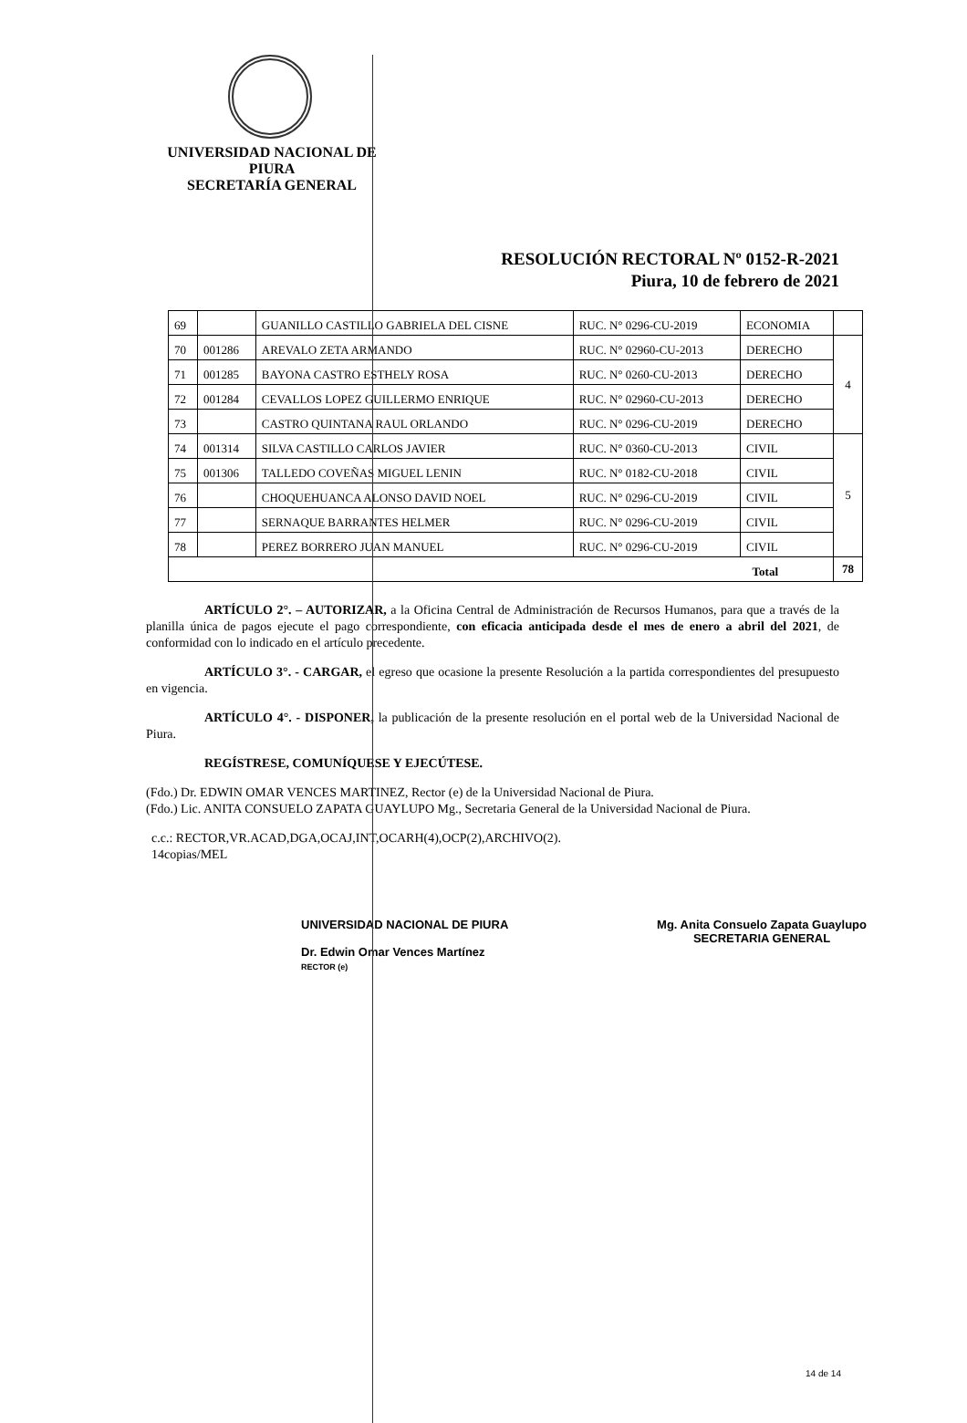UNIVERSIDAD NACIONAL DE PIURA
SECRETARÍA GENERAL
RESOLUCIÓN RECTORAL Nº 0152-R-2021
Piura, 10 de febrero de 2021
| 69 | | GUANILLO CASTILLO GABRIELA DEL CISNE | RUC. N° 0296-CU-2019 | ECONOMIA | |
| 70 | 001286 | AREVALO ZETA ARMANDO | RUC. N° 02960-CU-2013 | DERECHO | 4 |
| 71 | 001285 | BAYONA CASTRO ESTHELY ROSA | RUC. N° 0260-CU-2013 | DERECHO | |
| 72 | 001284 | CEVALLOS LOPEZ GUILLERMO ENRIQUE | RUC. N° 02960-CU-2013 | DERECHO | |
| 73 | | CASTRO QUINTANA RAUL ORLANDO | RUC. N° 0296-CU-2019 | DERECHO | |
| 74 | 001314 | SILVA CASTILLO CARLOS JAVIER | RUC. N° 0360-CU-2013 | CIVIL | 5 |
| 75 | 001306 | TALLEDO COVEÑAS MIGUEL LENIN | RUC. N° 0182-CU-2018 | CIVIL | |
| 76 | | CHOQUEHUANCA ALONSO DAVID NOEL | RUC. N° 0296-CU-2019 | CIVIL | |
| 77 | | SERNAQUE BARRANTES HELMER | RUC. N° 0296-CU-2019 | CIVIL | |
| 78 | | PEREZ BORRERO JUAN MANUEL | RUC. N° 0296-CU-2019 | CIVIL | |
| Total | | | | | 78 |
ARTÍCULO 2°. – AUTORIZAR, a la Oficina Central de Administración de Recursos Humanos, para que a través de la planilla única de pagos ejecute el pago correspondiente, con eficacia anticipada desde el mes de enero a abril del 2021, de conformidad con lo indicado en el artículo precedente.
ARTÍCULO 3°. - CARGAR, el egreso que ocasione la presente Resolución a la partida correspondientes del presupuesto en vigencia.
ARTÍCULO 4°. - DISPONER, la publicación de la presente resolución en el portal web de la Universidad Nacional de Piura.
REGÍSTRESE, COMUNÍQUESE Y EJECÚTESE.
(Fdo.) Dr. EDWIN OMAR VENCES MARTINEZ, Rector (e) de la Universidad Nacional de Piura.
(Fdo.) Lic. ANITA CONSUELO ZAPATA GUAYLUPO Mg., Secretaria General de la Universidad Nacional de Piura.
c.c.: RECTOR,VR.ACAD,DGA,OCAJ,INT,OCARH(4),OCP(2),ARCHIVO(2).
14copias/MEL
UNIVERSIDAD NACIONAL DE PIURA
Dr. Edwin Omar Vences Martínez
RECTOR (e)
Mg. Anita Consuelo Zapata Guaylupo
SECRETARIA GENERAL
14 de 14